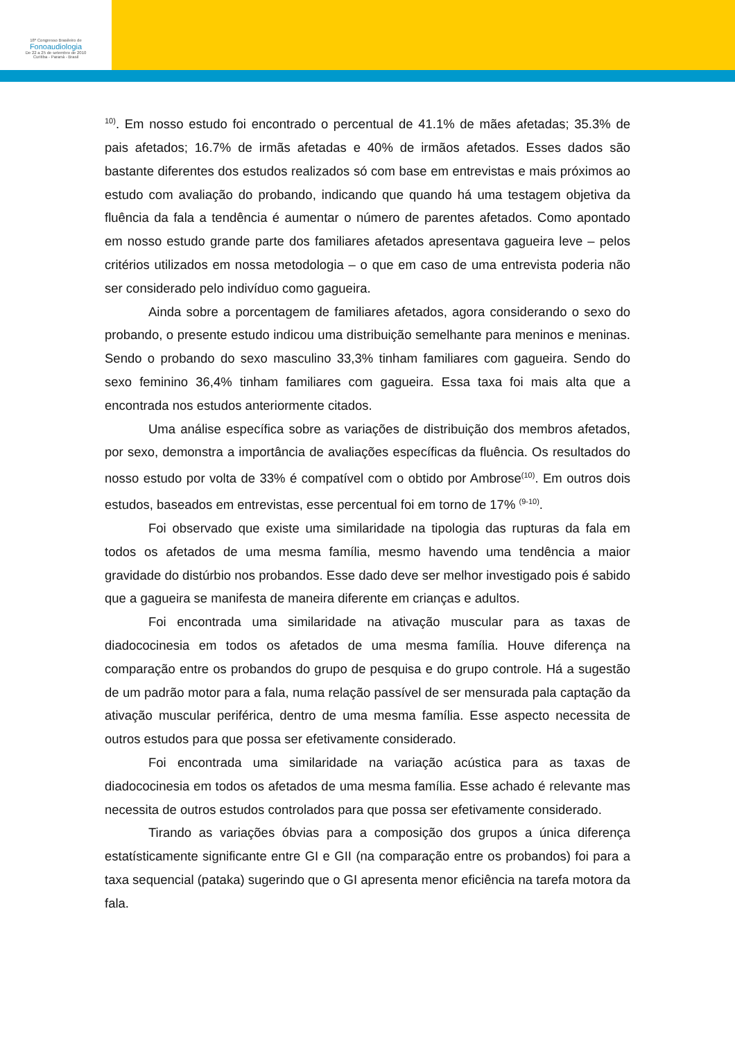18º Congresso Brasileiro de
Fonoaudiologia
De 22 a 25 de setembro de 2010
Curitiba - Paraná - Brasil
<sup>10)</sup>. Em nosso estudo foi encontrado o percentual de 41.1% de mães afetadas; 35.3% de pais afetados; 16.7% de irmãs afetadas e 40% de irmãos afetados. Esses dados são bastante diferentes dos estudos realizados só com base em entrevistas e mais próximos ao estudo com avaliação do probando, indicando que quando há uma testagem objetiva da fluência da fala a tendência é aumentar o número de parentes afetados. Como apontado em nosso estudo grande parte dos familiares afetados apresentava gagueira leve – pelos critérios utilizados em nossa metodologia – o que em caso de uma entrevista poderia não ser considerado pelo indivíduo como gagueira.
Ainda sobre a porcentagem de familiares afetados, agora considerando o sexo do probando, o presente estudo indicou uma distribuição semelhante para meninos e meninas. Sendo o probando do sexo masculino 33,3% tinham familiares com gagueira. Sendo do sexo feminino 36,4% tinham familiares com gagueira. Essa taxa foi mais alta que a encontrada nos estudos anteriormente citados.
Uma análise específica sobre as variações de distribuição dos membros afetados, por sexo, demonstra a importância de avaliações específicas da fluência. Os resultados do nosso estudo por volta de 33% é compatível com o obtido por Ambrose<sup>(10)</sup>. Em outros dois estudos, baseados em entrevistas, esse percentual foi em torno de 17% <sup>(9-10)</sup>.
Foi observado que existe uma similaridade na tipologia das rupturas da fala em todos os afetados de uma mesma família, mesmo havendo uma tendência a maior gravidade do distúrbio nos probandos. Esse dado deve ser melhor investigado pois é sabido que a gagueira se manifesta de maneira diferente em crianças e adultos.
Foi encontrada uma similaridade na ativação muscular para as taxas de diadococinesia em todos os afetados de uma mesma família. Houve diferença na comparação entre os probandos do grupo de pesquisa e do grupo controle. Há a sugestão de um padrão motor para a fala, numa relação passível de ser mensurada pala captação da ativação muscular periférica, dentro de uma mesma família. Esse aspecto necessita de outros estudos para que possa ser efetivamente considerado.
Foi encontrada uma similaridade na variação acústica para as taxas de diadococinesia em todos os afetados de uma mesma família. Esse achado é relevante mas necessita de outros estudos controlados para que possa ser efetivamente considerado.
Tirando as variações óbvias para a composição dos grupos a única diferença estatísticamente significante entre GI e GII (na comparação entre os probandos) foi para a taxa sequencial (pataka) sugerindo que o GI apresenta menor eficiência na tarefa motora da fala.